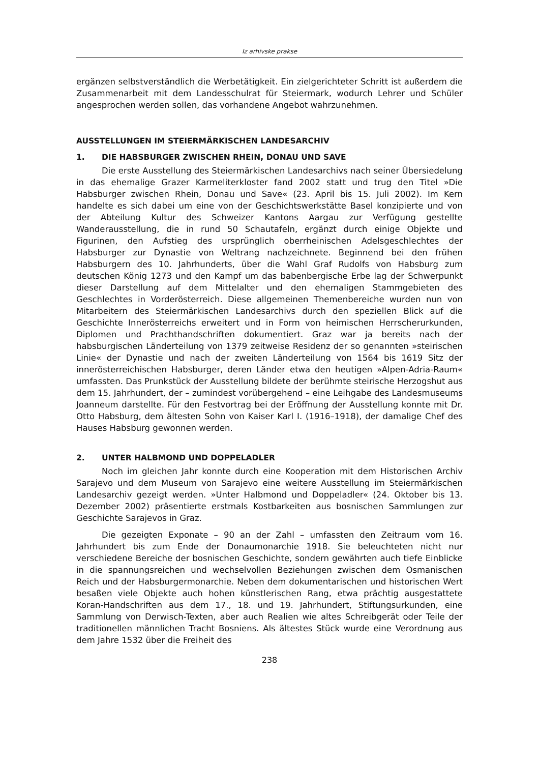Iz arhivske prakse
ergänzen selbstverständlich die Werbetätigkeit. Ein zielgerichteter Schritt ist außerdem die Zusammenarbeit mit dem Landesschulrat für Steiermark, wodurch Lehrer und Schüler angesprochen werden sollen, das vorhandene Angebot wahrzunehmen.
AUSSTELLUNGEN IM STEIERMÄRKISCHEN LANDESARCHIV
1. DIE HABSBURGER ZWISCHEN RHEIN, DONAU UND SAVE
Die erste Ausstellung des Steiermärkischen Landesarchivs nach seiner Übersiedelung in das ehemalige Grazer Karmeliterkloster fand 2002 statt und trug den Titel »Die Habsburger zwischen Rhein, Donau und Save« (23. April bis 15. Juli 2002). Im Kern handelte es sich dabei um eine von der Geschichtswerkstätte Basel konzipierte und von der Abteilung Kultur des Schweizer Kantons Aargau zur Verfügung gestellte Wanderausstellung, die in rund 50 Schautafeln, ergänzt durch einige Objekte und Figurinen, den Aufstieg des ursprünglich oberrheinischen Adelsgeschlechtes der Habsburger zur Dynastie von Weltrang nachzeichnete. Beginnend bei den frühen Habsburgern des 10. Jahrhunderts, über die Wahl Graf Rudolfs von Habsburg zum deutschen König 1273 und den Kampf um das babenbergische Erbe lag der Schwerpunkt dieser Darstellung auf dem Mittelalter und den ehemaligen Stammgebieten des Geschlechtes in Vorderösterreich. Diese allgemeinen Themenbereiche wurden nun von Mitarbeitern des Steiermärkischen Landesarchivs durch den speziellen Blick auf die Geschichte Innerösterreichs erweitert und in Form von heimischen Herrscherurkunden, Diplomen und Prachthandschriften dokumentiert. Graz war ja bereits nach der habsburgischen Länderteilung von 1379 zeitweise Residenz der so genannten »steirischen Linie« der Dynastie und nach der zweiten Länderteilung von 1564 bis 1619 Sitz der innerösterreichischen Habsburger, deren Länder etwa den heutigen »Alpen-Adria-Raum« umfassten. Das Prunkstück der Ausstellung bildete der berühmte steirische Herzogshut aus dem 15. Jahrhundert, der – zumindest vorübergehend – eine Leihgabe des Landesmuseums Joanneum darstellte. Für den Festvortrag bei der Eröffnung der Ausstellung konnte mit Dr. Otto Habsburg, dem ältesten Sohn von Kaiser Karl I. (1916–1918), der damalige Chef des Hauses Habsburg gewonnen werden.
2. UNTER HALBMOND UND DOPPELADLER
Noch im gleichen Jahr konnte durch eine Kooperation mit dem Historischen Archiv Sarajevo und dem Museum von Sarajevo eine weitere Ausstellung im Steiermärkischen Landesarchiv gezeigt werden. »Unter Halbmond und Doppeladler« (24. Oktober bis 13. Dezember 2002) präsentierte erstmals Kostbarkeiten aus bosnischen Sammlungen zur Geschichte Sarajevos in Graz.
Die gezeigten Exponate – 90 an der Zahl – umfassten den Zeitraum vom 16. Jahrhundert bis zum Ende der Donaumonarchie 1918. Sie beleuchteten nicht nur verschiedene Bereiche der bosnischen Geschichte, sondern gewährten auch tiefe Einblicke in die spannungsreichen und wechselvollen Beziehungen zwischen dem Osmanischen Reich und der Habsburgermonarchie. Neben dem dokumentarischen und historischen Wert besaßen viele Objekte auch hohen künstlerischen Rang, etwa prächtig ausgestattete Koran-Handschriften aus dem 17., 18. und 19. Jahrhundert, Stiftungsurkunden, eine Sammlung von Derwisch-Texten, aber auch Realien wie altes Schreibgerät oder Teile der traditionellen männlichen Tracht Bosniens. Als ältestes Stück wurde eine Verordnung aus dem Jahre 1532 über die Freiheit des
238